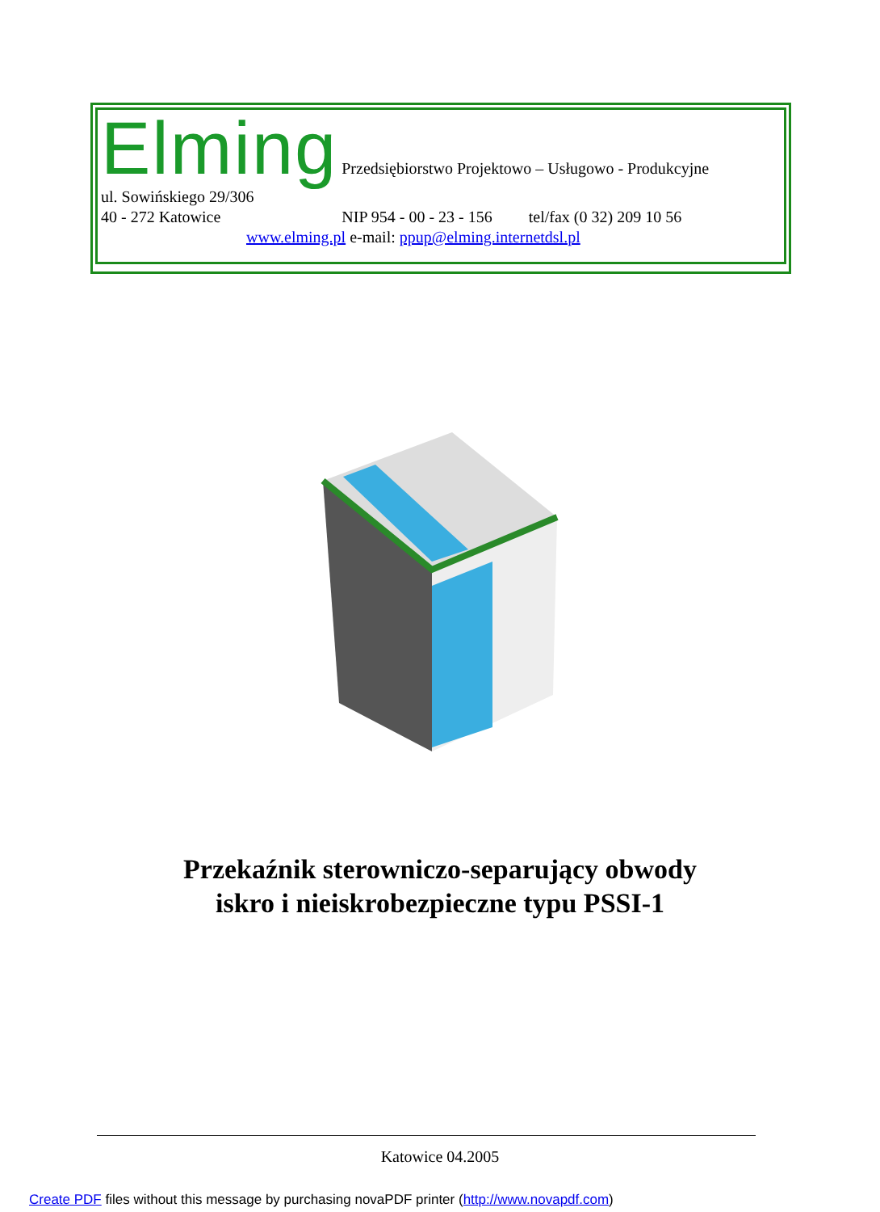Elming Przedsiębiorstwo Projektowo – Usługowo - Produkcyjne
ul. Sowińskiego 29/306
40 - 272 Katowice NIP 954 - 00 - 23 - 156 tel/fax (0 32) 209 10 56
www.elming.pl e-mail: ppup@elming.internetdsl.pl
Przekaźnik sterowniczo-separujący obwody
iskro i nieiskrobezpieczne typu PSSI-1
Katowice 04.2005
Create PDF files without this message by purchasing novaPDF printer (http://www.novapdf.com)